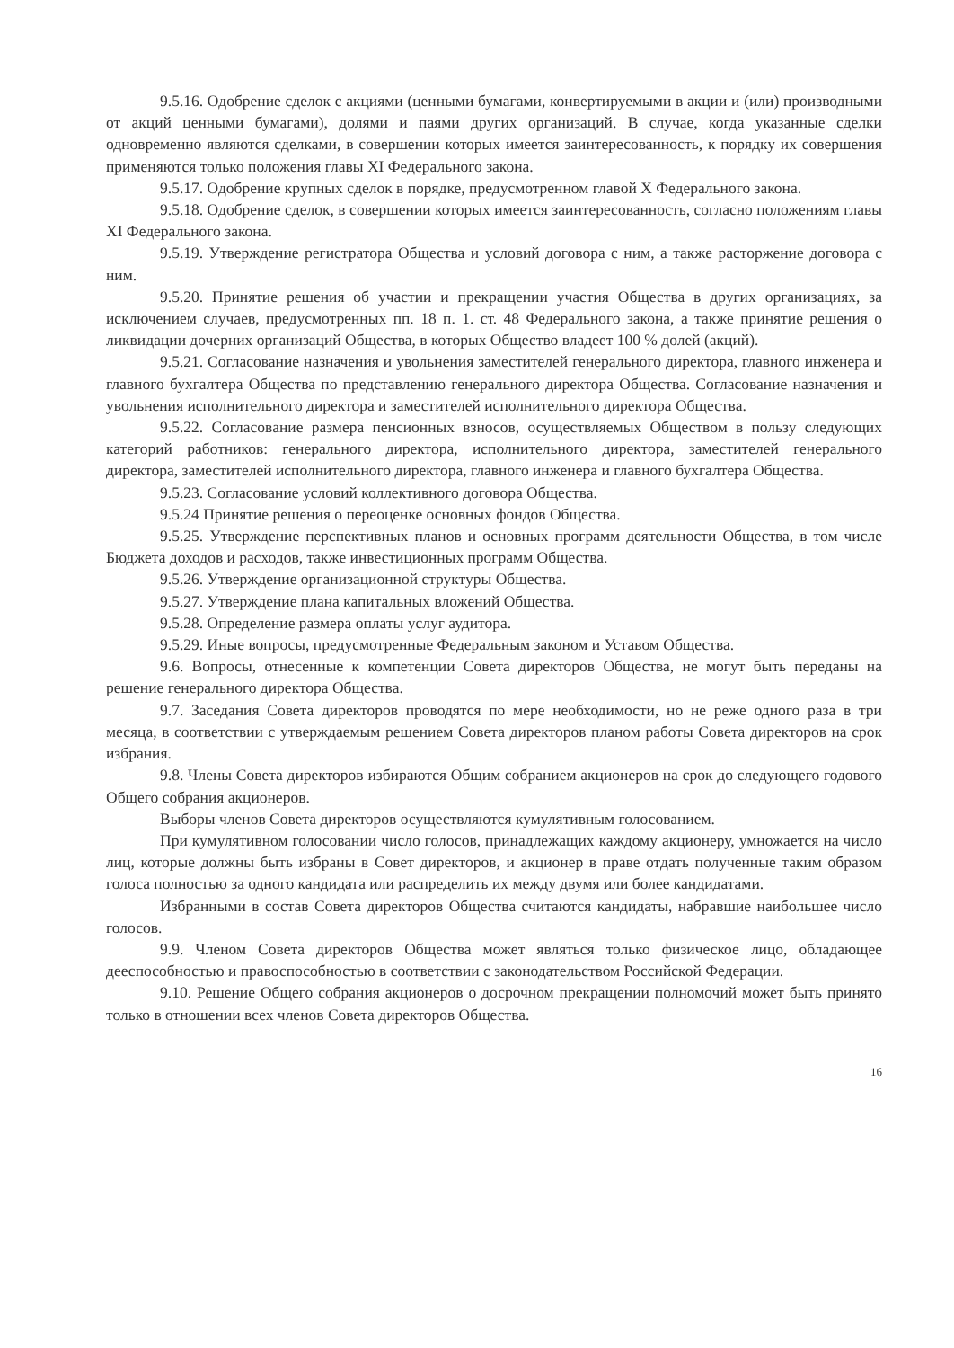9.5.16. Одобрение сделок с акциями (ценными бумагами, конвертируемыми в акции и (или) производными от акций ценными бумагами), долями и паями других организаций. В случае, когда указанные сделки одновременно являются сделками, в совершении которых имеется заинтересованность, к порядку их совершения применяются только положения главы XI Федерального закона.
9.5.17. Одобрение крупных сделок в порядке, предусмотренном главой X Федерального закона.
9.5.18. Одобрение сделок, в совершении которых имеется заинтересованность, согласно положениям главы XI Федерального закона.
9.5.19. Утверждение регистратора Общества и условий договора с ним, а также расторжение договора с ним.
9.5.20. Принятие решения об участии и прекращении участия Общества в других организациях, за исключением случаев, предусмотренных пп. 18 п. 1. ст. 48 Федерального закона, а также принятие решения о ликвидации дочерних организаций Общества, в которых Общество владеет 100 % долей (акций).
9.5.21. Согласование назначения и увольнения заместителей генерального директора, главного инженера и главного бухгалтера Общества по представлению генерального директора Общества. Согласование назначения и увольнения исполнительного директора и заместителей исполнительного директора Общества.
9.5.22. Согласование размера пенсионных взносов, осуществляемых Обществом в пользу следующих категорий работников: генерального директора, исполнительного директора, заместителей генерального директора, заместителей исполнительного директора, главного инженера и главного бухгалтера Общества.
9.5.23. Согласование условий коллективного договора Общества.
9.5.24 Принятие решения о переоценке основных фондов Общества.
9.5.25. Утверждение перспективных планов и основных программ деятельности Общества, в том числе Бюджета доходов и расходов, также инвестиционных программ Общества.
9.5.26. Утверждение организационной структуры Общества.
9.5.27. Утверждение плана капитальных вложений Общества.
9.5.28. Определение размера оплаты услуг аудитора.
9.5.29. Иные вопросы, предусмотренные Федеральным законом и Уставом Общества.
9.6. Вопросы, отнесенные к компетенции Совета директоров Общества, не могут быть переданы на решение генерального директора Общества.
9.7. Заседания Совета директоров проводятся по мере необходимости, но не реже одного раза в три месяца, в соответствии с утверждаемым решением Совета директоров планом работы Совета директоров на срок избрания.
9.8. Члены Совета директоров избираются Общим собранием акционеров на срок до следующего годового Общего собрания акционеров.
Выборы членов Совета директоров осуществляются кумулятивным голосованием.
При кумулятивном голосовании число голосов, принадлежащих каждому акционеру, умножается на число лиц, которые должны быть избраны в Совет директоров, и акционер в праве отдать полученные таким образом голоса полностью за одного кандидата или распределить их между двумя или более кандидатами.
Избранными в состав Совета директоров Общества считаются кандидаты, набравшие наибольшее число голосов.
9.9. Членом Совета директоров Общества может являться только физическое лицо, обладающее дееспособностью и правоспособностью в соответствии с законодательством Российской Федерации.
9.10. Решение Общего собрания акционеров о досрочном прекращении полномочий может быть принято только в отношении всех членов Совета директоров Общества.
16